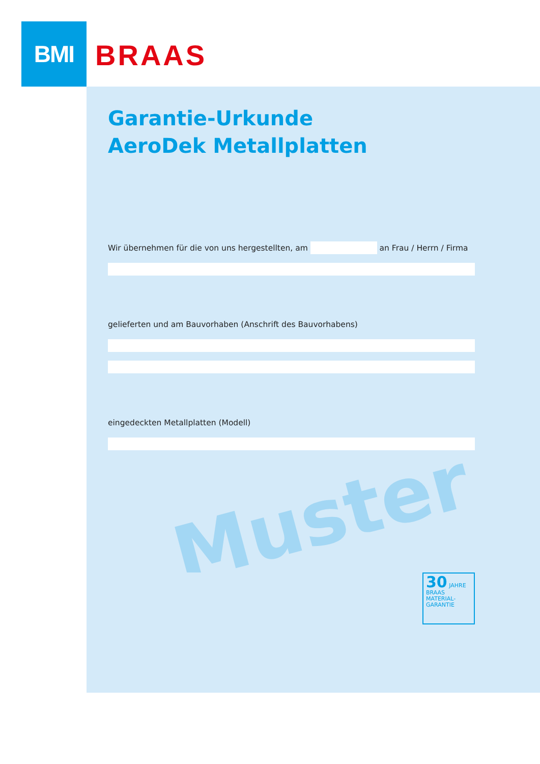BMI
BRAAS
Garantie-Urkunde
AeroDek Metallplatten
Wir übernehmen für die von uns hergestellten, am an Frau / Herrn / Firma
gelieferten und am Bauvorhaben (Anschrift des Bauvorhabens)
eingedeckten Metallplatten (Modell)
Muster
30 JAHRE
BRAAS
MATERIAL-
GARANTIE